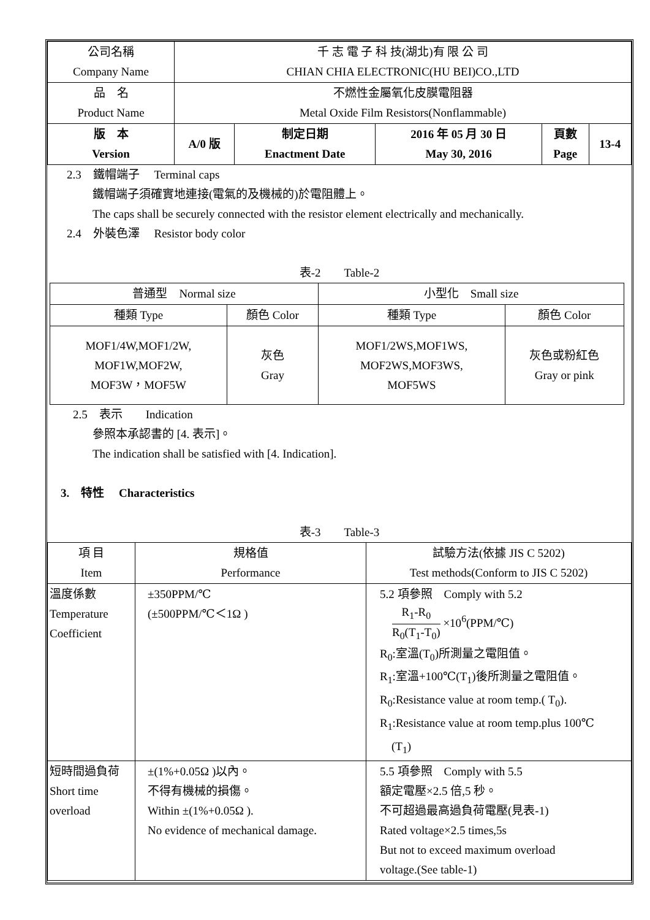| 公司名稱 Company Name | 千 志 電 子 科 技(湖北)有 限 公 司 CHIAN CHIA ELECTRONIC(HU BEI)CO.,LTD | | | | |
| 品 名 Product Name | 不燃性金屬氧化皮膜電阻器 Metal Oxide Film Resistors(Nonflammable) | | | | |
| 版 本 Version | A/0 版 | 制定日期 Enactment Date | 2016 年 05 月 30 日 May 30, 2016 | 頁數 Page | 13-4 |
2.3　鐵帽端子　 Terminal caps
鐵帽端子須確實地連接(電氣的及機械的)於電阻體上。
The caps shall be securely connected with the resistor element electrically and mechanically.
2.4　外裝色澤　 Resistor body color
表-2　　Table-2
| 普通型 Normal size | | 小型化 Small size | |
| 種類 Type | 顏色 Color | 種類 Type | 顏色 Color |
| MOF1/4W,MOF1/2W, MOF1W,MOF2W, MOF3W，MOF5W | 灰色 Gray | MOF1/2WS,MOF1WS, MOF2WS,MOF3WS, MOF5WS | 灰色或粉紅色 Gray or pink |
2.5　表示　　Indication
參照本承認書的 [4. 表示]。
The indication shall be satisfied with [4. Indication].
3.　特性　 Characteristics
表-3　　Table-3
| 項 目 Item | 規格值 Performance | 試驗方法(依據 JIS C 5202) Test methods(Conform to JIS C 5202) |
| 溫度係數 Temperature Coefficient | ±350PPM/℃ (±500PPM/℃＜1Ω ) | 5.2 項參照 Comply with 5.2 R<sub>1</sub>-R<sub>0</sub> R<sub>0</sub>(T<sub>1</sub>-T<sub>0</sub>) ×10<sup>6</sup>(PPM/℃) R<sub>0</sub>:室溫(T<sub>0</sub>)所測量之電阻值。 R<sub>1</sub>:室溫+100℃(T<sub>1</sub>)後所測量之電阻值。 R<sub>0</sub>:Resistance value at room temp.( T<sub>0</sub>). R<sub>1</sub>:Resistance value at room temp.plus 100℃ (T<sub>1</sub>) |
| 短時間過負荷 Short time overload | ±(1%+0.05Ω )以內。 不得有機械的損傷。 Within ±(1%+0.05Ω ). No evidence of mechanical damage. | 5.5 項參照 Comply with 5.5 額定電壓×2.5 倍,5 秒。 不可超過最高過負荷電壓(見表-1) Rated voltage×2.5 times,5s But not to exceed maximum overload voltage.(See table-1) |